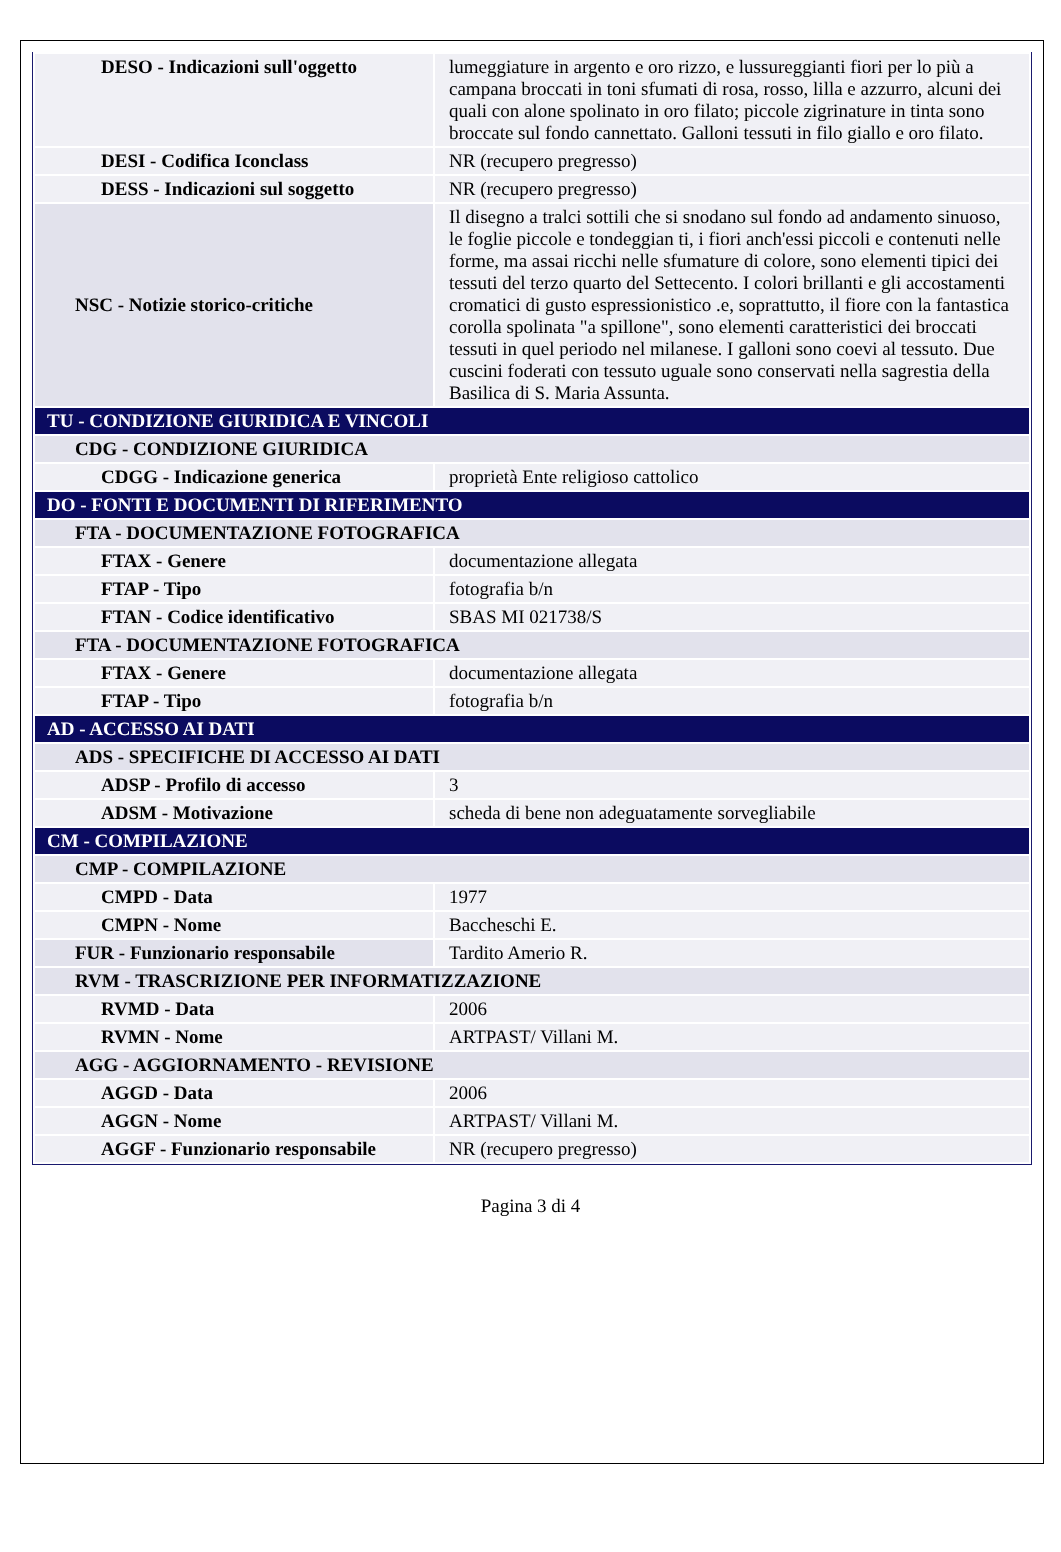| DESO - Indicazioni sull'oggetto | lumeggiature in argento e oro rizzo, e lussureggianti fiori per lo più a campana broccati in toni sfumati di rosa, rosso, lilla e azzurro, alcuni dei quali con alone spolinato in oro filato; piccole zigrinature in tinta sono broccate sul fondo cannettato. Galloni tessuti in filo giallo e oro filato. |
| DESI - Codifica Iconclass | NR (recupero pregresso) |
| DESS - Indicazioni sul soggetto | NR (recupero pregresso) |
| NSC - Notizie storico-critiche | Il disegno a tralci sottili che si snodano sul fondo ad andamento sinuoso, le foglie piccole e tondeggian ti, i fiori anch'essi piccoli e contenuti nelle forme, ma assai ricchi nelle sfumature di colore, sono elementi tipici dei tessuti del terzo quarto del Settecento. I colori brillanti e gli accostamenti cromatici di gusto espressionistico .e, soprattutto, il fiore con la fantastica corolla spolinata "a spillone", sono elementi caratteristici dei broccati tessuti in quel periodo nel milanese. I galloni sono coevi al tessuto. Due cuscini foderati con tessuto uguale sono conservati nella sagrestia della Basilica di S. Maria Assunta. |
| TU - CONDIZIONE GIURIDICA E VINCOLI | |
| CDG - CONDIZIONE GIURIDICA | |
| CDGG - Indicazione generica | proprietà Ente religioso cattolico |
| DO - FONTI E DOCUMENTI DI RIFERIMENTO | |
| FTA - DOCUMENTAZIONE FOTOGRAFICA | |
| FTAX - Genere | documentazione allegata |
| FTAP - Tipo | fotografia b/n |
| FTAN - Codice identificativo | SBAS MI 021738/S |
| FTA - DOCUMENTAZIONE FOTOGRAFICA | |
| FTAX - Genere | documentazione allegata |
| FTAP - Tipo | fotografia b/n |
| AD - ACCESSO AI DATI | |
| ADS - SPECIFICHE DI ACCESSO AI DATI | |
| ADSP - Profilo di accesso | 3 |
| ADSM - Motivazione | scheda di bene non adeguatamente sorvegliabile |
| CM - COMPILAZIONE | |
| CMP - COMPILAZIONE | |
| CMPD - Data | 1977 |
| CMPN - Nome | Baccheschi E. |
| FUR - Funzionario responsabile | Tardito Amerio R. |
| RVM - TRASCRIZIONE PER INFORMATIZZAZIONE | |
| RVMD - Data | 2006 |
| RVMN - Nome | ARTPAST/ Villani M. |
| AGG - AGGIORNAMENTO - REVISIONE | |
| AGGD - Data | 2006 |
| AGGN - Nome | ARTPAST/ Villani M. |
| AGGF - Funzionario responsabile | NR (recupero pregresso) |
Pagina 3 di 4